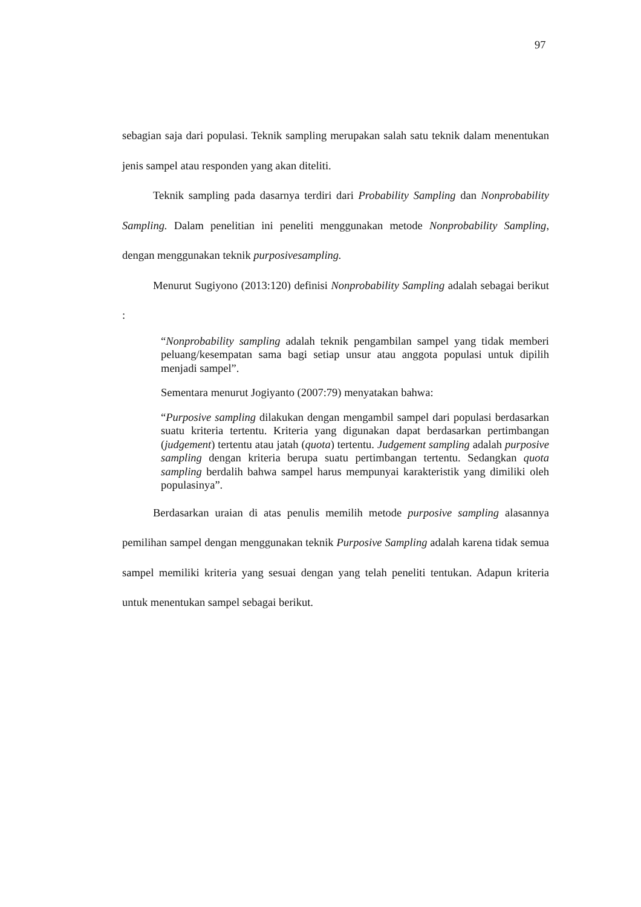97
sebagian saja dari populasi. Teknik sampling merupakan salah satu teknik dalam menentukan jenis sampel atau responden yang akan diteliti.
Teknik sampling pada dasarnya terdiri dari Probability Sampling dan Nonprobability Sampling. Dalam penelitian ini peneliti menggunakan metode Nonprobability Sampling, dengan menggunakan teknik purposivesampling.
Menurut Sugiyono (2013:120) definisi Nonprobability Sampling adalah sebagai berikut :
“Nonprobability sampling adalah teknik pengambilan sampel yang tidak memberi peluang/kesempatan sama bagi setiap unsur atau anggota populasi untuk dipilih menjadi sampel”.
Sementara menurut Jogiyanto (2007:79) menyatakan bahwa:
“Purposive sampling dilakukan dengan mengambil sampel dari populasi berdasarkan suatu kriteria tertentu. Kriteria yang digunakan dapat berdasarkan pertimbangan (judgement) tertentu atau jatah (quota) tertentu. Judgement sampling adalah purposive sampling dengan kriteria berupa suatu pertimbangan tertentu. Sedangkan quota sampling berdalih bahwa sampel harus mempunyai karakteristik yang dimiliki oleh populasinya”.
Berdasarkan uraian di atas penulis memilih metode purposive sampling alasannya pemilihan sampel dengan menggunakan teknik Purposive Sampling adalah karena tidak semua sampel memiliki kriteria yang sesuai dengan yang telah peneliti tentukan. Adapun kriteria untuk menentukan sampel sebagai berikut.